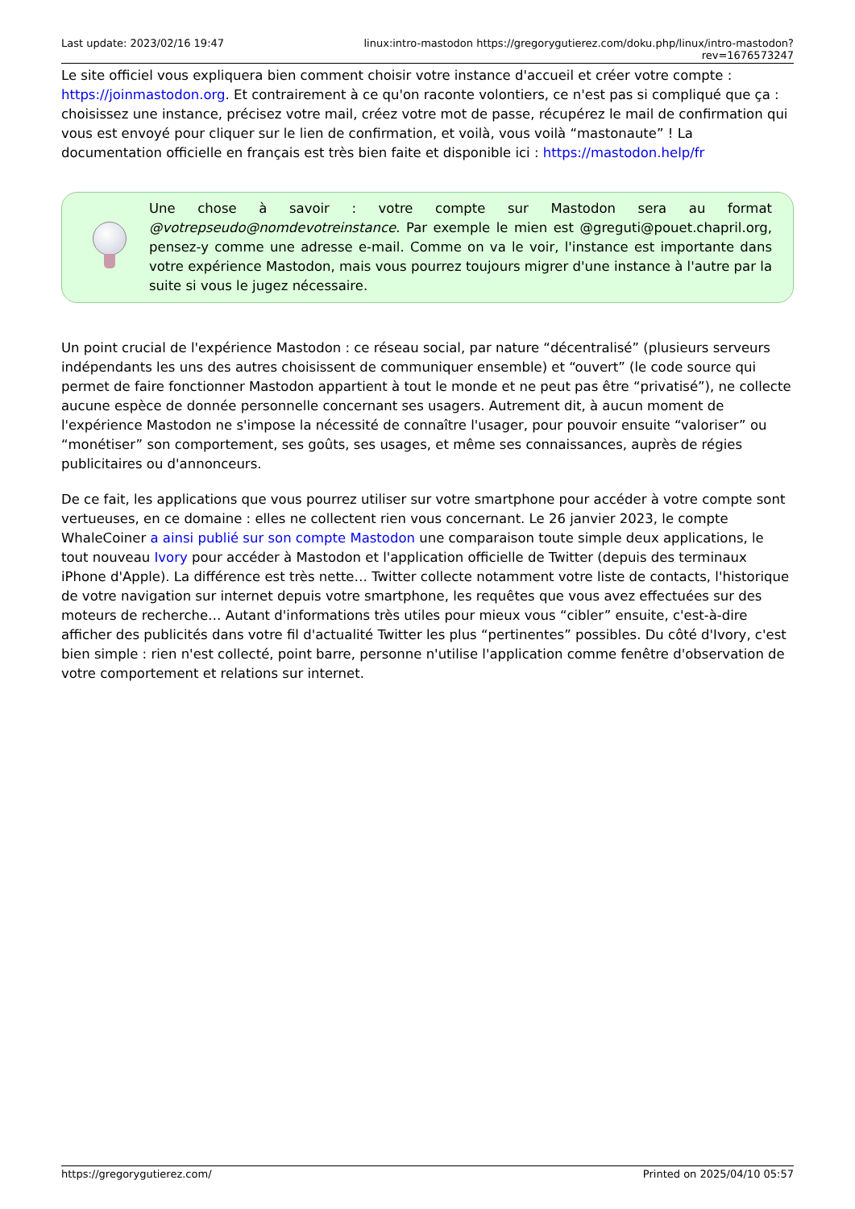Last update: 2023/02/16 19:47 linux:intro-mastodon https://gregorygutierez.com/doku.php/linux/intro-mastodon?rev=1676573247
Le site officiel vous expliquera bien comment choisir votre instance d'accueil et créer votre compte : https://joinmastodon.org. Et contrairement à ce qu'on raconte volontiers, ce n'est pas si compliqué que ça : choisissez une instance, précisez votre mail, créez votre mot de passe, récupérez le mail de confirmation qui vous est envoyé pour cliquer sur le lien de confirmation, et voilà, vous voilà “mastonaute” ! La documentation officielle en français est très bien faite et disponible ici : https://mastodon.help/fr
Une chose à savoir : votre compte sur Mastodon sera au format @votrepseudo@nomdevotreinstance. Par exemple le mien est @greguti@pouet.chapril.org, pensez-y comme une adresse e-mail. Comme on va le voir, l'instance est importante dans votre expérience Mastodon, mais vous pourrez toujours migrer d'une instance à l'autre par la suite si vous le jugez nécessaire.
Un point crucial de l'expérience Mastodon : ce réseau social, par nature “décentralisé” (plusieurs serveurs indépendants les uns des autres choisissent de communiquer ensemble) et “ouvert” (le code source qui permet de faire fonctionner Mastodon appartient à tout le monde et ne peut pas être “privatisé”), ne collecte aucune espèce de donnée personnelle concernant ses usagers. Autrement dit, à aucun moment de l'expérience Mastodon ne s'impose la nécessité de connaître l'usager, pour pouvoir ensuite “valoriser” ou “monétiser” son comportement, ses goûts, ses usages, et même ses connaissances, auprès de régies publicitaires ou d'annonceurs.
De ce fait, les applications que vous pourrez utiliser sur votre smartphone pour accéder à votre compte sont vertueuses, en ce domaine : elles ne collectent rien vous concernant. Le 26 janvier 2023, le compte WhaleCoiner a ainsi publié sur son compte Mastodon une comparaison toute simple deux applications, le tout nouveau Ivory pour accéder à Mastodon et l'application officielle de Twitter (depuis des terminaux iPhone d'Apple). La différence est très nette… Twitter collecte notamment votre liste de contacts, l'historique de votre navigation sur internet depuis votre smartphone, les requêtes que vous avez effectuées sur des moteurs de recherche… Autant d'informations très utiles pour mieux vous “cibler” ensuite, c'est-à-dire afficher des publicités dans votre fil d'actualité Twitter les plus “pertinentes” possibles. Du côté d'Ivory, c'est bien simple : rien n'est collecté, point barre, personne n'utilise l'application comme fenêtre d'observation de votre comportement et relations sur internet.
https://gregorygutierez.com/ Printed on 2025/04/10 05:57